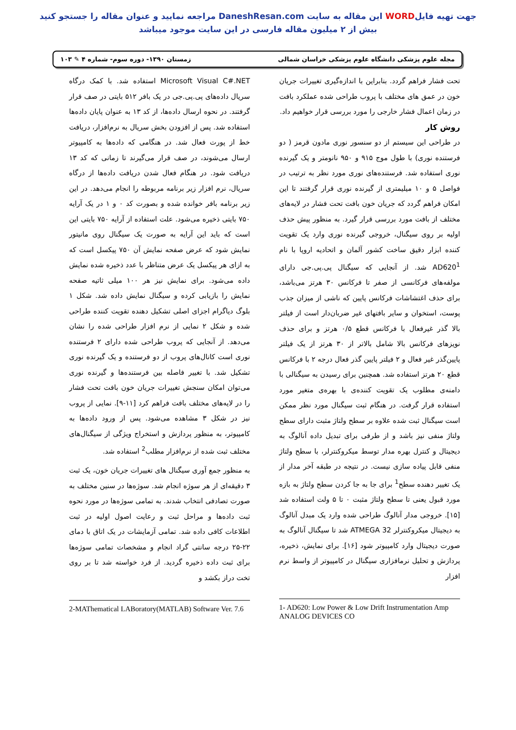جهت تهیه فایلWORD این مقاله به سایت DaneshResan.com مراجعه نمایید و عنوان مقاله را جستجو کنید
بیش از ۲ میلیون مقاله فارسی در این سایت موجود میباشد
مجله علوم پزشکی دانشگاه علوم پزشکی خراسان شمالی زمستان ۱۳۹۰- دوره سوم- شماره ۴ ✎ ۱۰۳
تحت فشار فراهم گردد. بنابراین با اندازه‌گیری تغییرات جریان خون در عمق های مختلف با پروب طراحی شده عملکرد بافت در زمان اعمال فشار خارجی را مورد بررسی قرار خواهیم داد.
روش کار
در طراحی این سیستم از دو سنسور نوری مادون قرمز ( دو فرستنده نوری) با طول موج ۹۱۵ و ۹۵۰ نانومتر و یک گیرنده نوری استفاده شد. فرستنده‌های نوری مورد نظر به ترتیب در فواصل ۵ و ۱۰ میلیمتری از گیرنده نوری قرار گرفتند تا این امکان فراهم گردد که جریان خون بافت تحت فشار در لایه‌های مختلف از بافت مورد بررسی قرار گیرد. به منظور پیش حذف اولیه بر روی سیگنال، خروجی گیرنده نوری وارد یک تقویت کننده ابزار دقیق ساخت کشور آلمان و اتحادیه اروپا با نام AD620<sup>1</sup> شد. از آنجایی که سیگنال پی.پی.جی دارای مولفه‌های فرکانسی از صفر تا فرکانس ۳۰ هرتز می‌باشد، برای حذف اغتشاشات فرکانس پایین که ناشی از میزان جذب پوست، استخوان و سایر بافتهای غیر ضربان‌دار است از فیلتر بالا گذر غیرفعال با فرکانس قطع ۰/۵ هرتز و برای حذف نویزهای فرکانس بالا شامل بالاتر از ۳۰ هرتز از یک فیلتر پایین‌گذر غیر فعال و ۲ فیلتر پایین گذر فعال درجه ۲ با فرکانس قطع ۲۰ هرتز استفاده شد. همچنین برای رسیدن به سیگنالی با دامنه‌ی مطلوب یک تقویت کننده‌ی با بهره‌ی متغیر مورد استفاده قرار گرفت. در هنگام ثبت سیگنال مورد نظر ممکن است سیگنال ثبت شده علاوه بر سطح ولتاژ مثبت دارای سطح ولتاژ منفی نیز باشد و از طرفی برای تبدیل داده آنالوگ به دیجیتال و کنترل بهره مدار توسط میکروکنترلر، با سطح ولتاژ منفی قابل پیاده سازی نیست. در نتیجه در طبقه آخر مدار از یک تغییر دهنده سطح<sup>1</sup> برای جا به جا کردن سطح ولتاژ به بازه مورد قبول یعنی تا سطح ولتاژ مثبت ۰ تا ۵ ولت استفاده شد [۱۵]. خروجی مدار آنالوگ طراحی شده وارد یک مبدل آنالوگ به دیجیتال میکروکنترلر ATMEGA 32 شد تا سیگنال آنالوگ به صورت دیجیتال وارد کامپیوتر شود [۱۶]. برای نمایش، ذخیره، پردازش و تحلیل نرمافزاری سیگنال در کامپیوتر از واسط نرم افزار
1- AD620: Low Power & Low Drift Instrumentation Amp ANALOG DEVICES CO
Microsoft Visual C#.NET استفاده شد. با کمک درگاه سریال داده‌های پی.پی.جی در یک بافر ۵۱۲ بایتی در صف قرار گرفتند. در نحوه ارسال داده‌ها، از کد ۱۳ به عنوان پایان داده‌ها استفاده شد. پس از افزودن بخش سریال به نرم‌افزار، دریافت خط از پورت فعال شد. در هنگامی که داده‌ها به کامپیوتر ارسال می‌شوند، در صف قرار می‌گیرند تا زمانی که کد ۱۳ دریافت شود. در هنگام فعال شدن دریافت داده‌ها از درگاه سریال، نرم افزار زیر برنامه مربوطه را انجام می‌دهد. در این زیر برنامه بافر خوانده شده و بصورت کد ۰ و ۱ در یک آرایه ۷۵۰ بایتی ذخیره می‌شود. علت استفاده از آرایه ۷۵۰ بایتی این است که باید این آرایه به صورت یک سیگنال روی مانیتور نمایش شود که عرض صفحه نمایش آن ۷۵۰ پیکسل است که به ازای هر پیکسل یک عرض متناظر با عدد ذخیره شده نمایش داده می‌شود. برای نمایش نیز هر ۱۰۰ میلی ثاتیه صفحه نمایش را بازیابی کرده و سیگنال نمایش داده شد. شکل ۱ بلوگ دیاگرام اجزای اصلی تشکیل دهنده تقویت کننده طراحی شده و شکل ۲ نمایی از نرم افزار طراحی شده را نشان می‌دهد. از آنجایی که پروب طراحی شده دارای ۲ فرستنده نوری است کانال‌های پروب از دو فرستنده و یک گیرنده نوری تشکیل شد. با تغییر فاصله بین فرستنده‌ها و گیرنده نوری می‌توان امکان سنجش تغییرات جریان خون بافت تحت فشار را در لایه‌های مختلف بافت فراهم کرد [۱۱-۹]. نمایی از پروب نیز در شکل ۳ مشاهده می‌شود. پس از ورود داده‌ها به کامپیوتر، به منظور پردازش و استخراج ویژگی از سیگنال‌های مختلف ثبت شده از نرم‌افزار مطلب<sup>2</sup> استفاده شد.
به منظور جمع آوری سیگنال های تغییرات جریان خون، یک ثبت ۳ دقیقه‌ای از هر سوژه انجام شد. سوژه‌ها در سنین مختلف به صورت تصادفی انتخاب شدند. به تمامی سوژه‌ها در مورد نحوه ثبت داده‌ها و مراحل ثبت و رعایت اصول اولیه در ثبت اطلاعات کافی داده شد. تمامی آزمایشات در یک اتاق با دمای ۲۲-۲۵ درجه سانتی گراد انجام و مشخصات تمامی سوژه‌ها برای ثبت داده ذخیره گردید. از فرد خواسته شد تا بر روی تخت دراز بکشد و
2-MAThematical LABoratory(MATLAB) Software Ver. 7.6